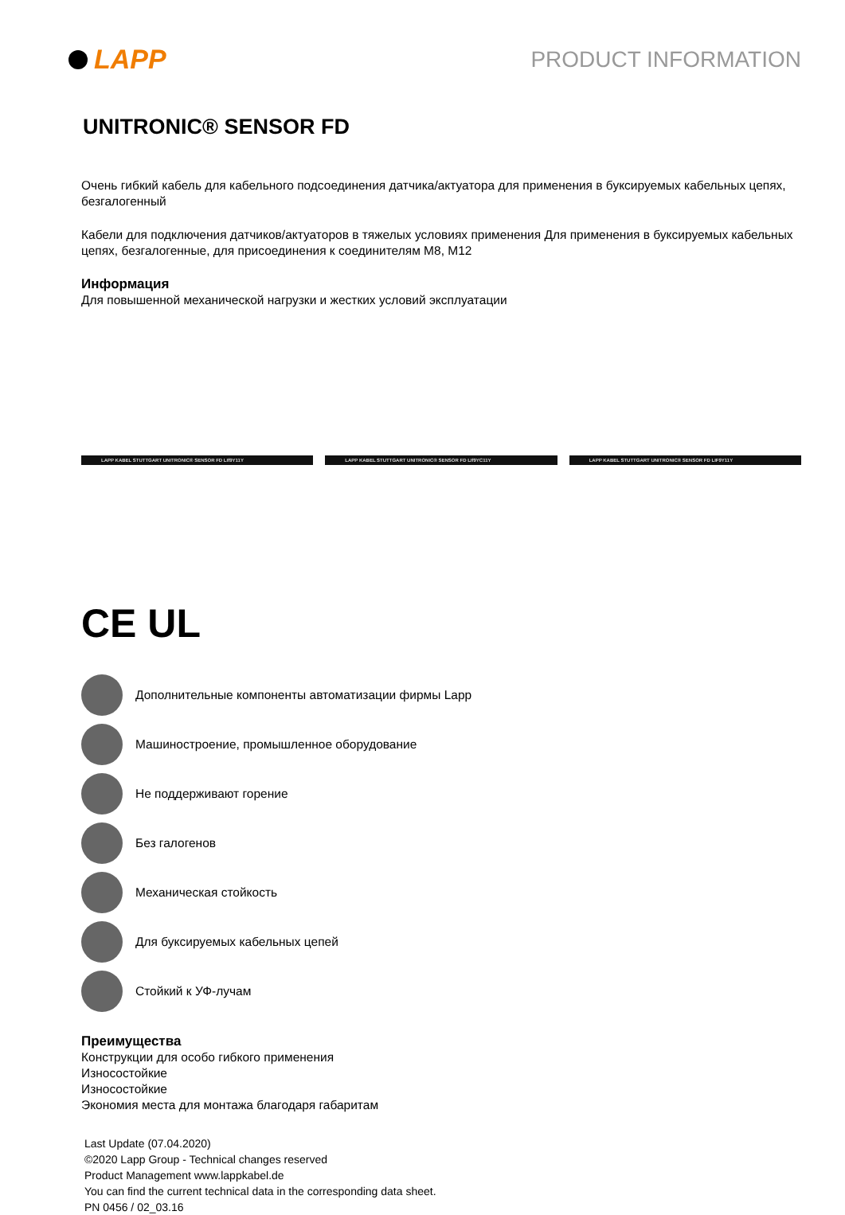LAPP
PRODUCT INFORMATION
UNITRONIC® SENSOR FD
Очень гибкий кабель для кабельного подсоединения датчика/актуатора для применения в буксируемых кабельных цепях, безгалогенный
Кабели для подключения датчиков/актуаторов в тяжелых условиях применения Для применения в буксируемых кабельных цепях, безгалогенные, для присоединения к соединителям M8, M12
Информация
Для повышенной механической нагрузки и жестких условий эксплуатации
LAPP KABEL STUTTGART UNITRONIC® SENSOR FD LIf9Y11Y
LAPP KABEL STUTTGART UNITRONIC® SENSOR FD LIf9YC11Y
LAPP KABEL STUTTGART UNITRONIC® SENSOR FD LIF9Y11Y
CE UL
Дополнительные компоненты автоматизации фирмы Lapp
Машиностроение, промышленное оборудование
Не поддерживают горение
Без галогенов
Механическая стойкость
Для буксируемых кабельных цепей
Стойкий к УФ-лучам
Преимущества
Конструкции для особо гибкого применения
Износостойкие
Износостойкие
Экономия места для монтажа благодаря габаритам
Last Update (07.04.2020)
©2020 Lapp Group - Technical changes reserved
Product Management www.lappkabel.de
You can find the current technical data in the corresponding data sheet.
PN 0456 / 02_03.16